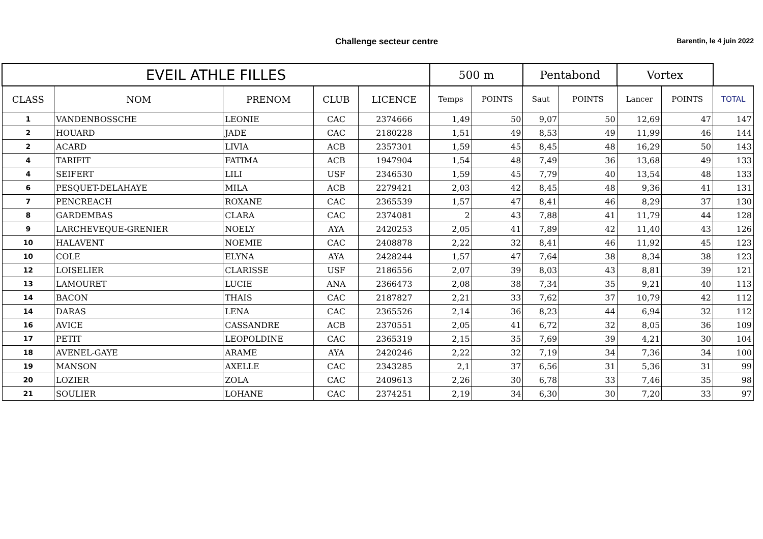Challenge secteur centre
Barentin, le 4 juin 2022
| EVEIL ATHLE FILLES | | | | | 500 m | | Pentabond | | Vortex | | |
| CLASS | NOM | PRENOM | CLUB | LICENCE | Temps | POINTS | Saut | POINTS | Lancer | POINTS | TOTAL |
| 1 | VANDENBOSSCHE | LEONIE | CAC | 2374666 | 1,49 | 50 | 9,07 | 50 | 12,69 | 47 | 147 |
| 2 | HOUARD | JADE | CAC | 2180228 | 1,51 | 49 | 8,53 | 49 | 11,99 | 46 | 144 |
| 2 | ACARD | LIVIA | ACB | 2357301 | 1,59 | 45 | 8,45 | 48 | 16,29 | 50 | 143 |
| 4 | TARIFIT | FATIMA | ACB | 1947904 | 1,54 | 48 | 7,49 | 36 | 13,68 | 49 | 133 |
| 4 | SEIFERT | LILI | USF | 2346530 | 1,59 | 45 | 7,79 | 40 | 13,54 | 48 | 133 |
| 6 | PESQUET-DELAHAYE | MILA | ACB | 2279421 | 2,03 | 42 | 8,45 | 48 | 9,36 | 41 | 131 |
| 7 | PENCREACH | ROXANE | CAC | 2365539 | 1,57 | 47 | 8,41 | 46 | 8,29 | 37 | 130 |
| 8 | GARDEMBAS | CLARA | CAC | 2374081 | 2 | 43 | 7,88 | 41 | 11,79 | 44 | 128 |
| 9 | LARCHEVEQUE-GRENIER | NOELY | AYA | 2420253 | 2,05 | 41 | 7,89 | 42 | 11,40 | 43 | 126 |
| 10 | HALAVENT | NOEMIE | CAC | 2408878 | 2,22 | 32 | 8,41 | 46 | 11,92 | 45 | 123 |
| 10 | COLE | ELYNA | AYA | 2428244 | 1,57 | 47 | 7,64 | 38 | 8,34 | 38 | 123 |
| 12 | LOISELIER | CLARISSE | USF | 2186556 | 2,07 | 39 | 8,03 | 43 | 8,81 | 39 | 121 |
| 13 | LAMOURET | LUCIE | ANA | 2366473 | 2,08 | 38 | 7,34 | 35 | 9,21 | 40 | 113 |
| 14 | BACON | THAIS | CAC | 2187827 | 2,21 | 33 | 7,62 | 37 | 10,79 | 42 | 112 |
| 14 | DARAS | LENA | CAC | 2365526 | 2,14 | 36 | 8,23 | 44 | 6,94 | 32 | 112 |
| 16 | AVICE | CASSANDRE | ACB | 2370551 | 2,05 | 41 | 6,72 | 32 | 8,05 | 36 | 109 |
| 17 | PETIT | LEOPOLDINE | CAC | 2365319 | 2,15 | 35 | 7,69 | 39 | 4,21 | 30 | 104 |
| 18 | AVENEL-GAYE | ARAME | AYA | 2420246 | 2,22 | 32 | 7,19 | 34 | 7,36 | 34 | 100 |
| 19 | MANSON | AXELLE | CAC | 2343285 | 2,1 | 37 | 6,56 | 31 | 5,36 | 31 | 99 |
| 20 | LOZIER | ZOLA | CAC | 2409613 | 2,26 | 30 | 6,78 | 33 | 7,46 | 35 | 98 |
| 21 | SOULIER | LOHANE | CAC | 2374251 | 2,19 | 34 | 6,30 | 30 | 7,20 | 33 | 97 |